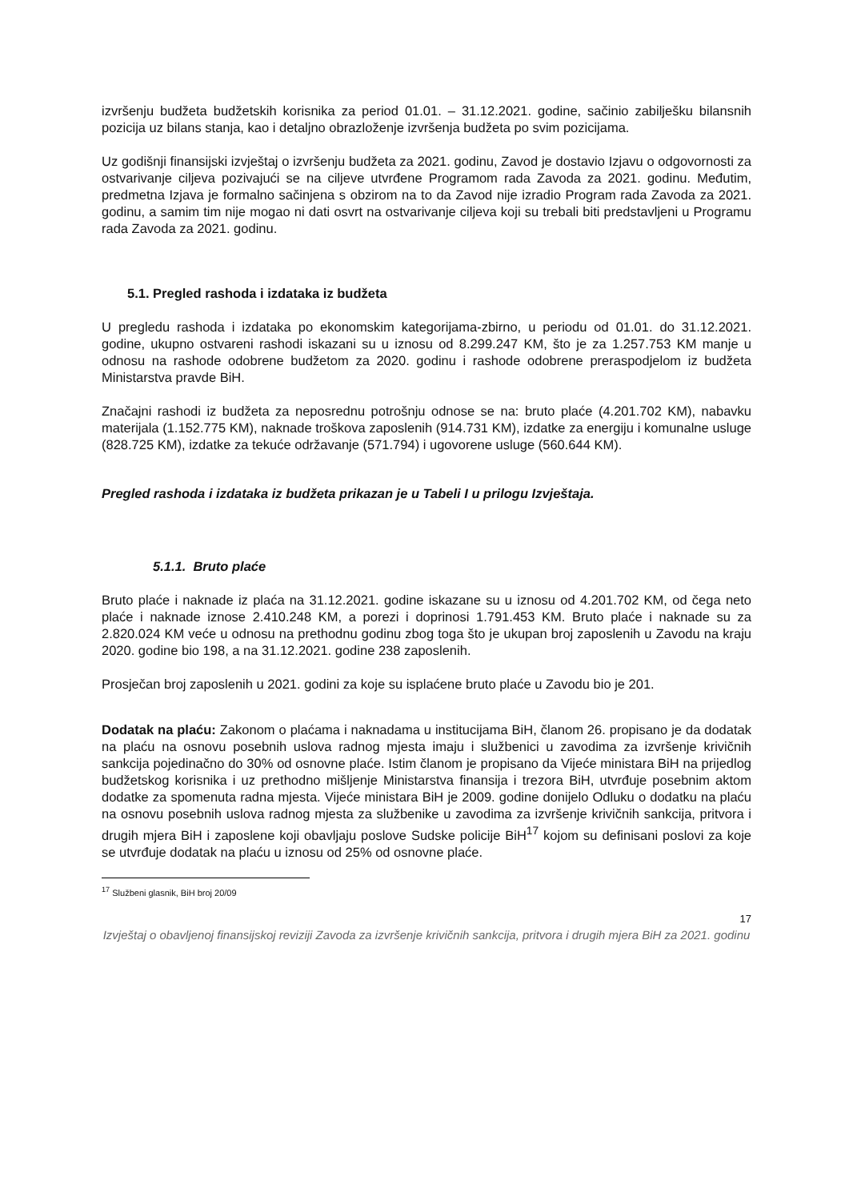izvršenju budžeta budžetskih korisnika za period 01.01. – 31.12.2021. godine, sačinio zabilješku bilansnih pozicija uz bilans stanja, kao i detaljno obrazloženje izvršenja budžeta po svim pozicijama.
Uz godišnji finansijski izvještaj o izvršenju budžeta za 2021. godinu, Zavod je dostavio Izjavu o odgovornosti za ostvarivanje ciljeva pozivajući se na ciljeve utvrđene Programom rada Zavoda za 2021. godinu. Međutim, predmetna Izjava je formalno sačinjena s obzirom na to da Zavod nije izradio Program rada Zavoda za 2021. godinu, a samim tim nije mogao ni dati osvrt na ostvarivanje ciljeva koji su trebali biti predstavljeni u Programu rada Zavoda za 2021. godinu.
5.1. Pregled rashoda i izdataka iz budžeta
U pregledu rashoda i izdataka po ekonomskim kategorijama-zbirno, u periodu od 01.01. do 31.12.2021. godine, ukupno ostvareni rashodi iskazani su u iznosu od 8.299.247 KM, što je za 1.257.753 KM manje u odnosu na rashode odobrene budžetom za 2020. godinu i rashode odobrene preraspodjelom iz budžeta Ministarstva pravde BiH.
Značajni rashodi iz budžeta za neposrednu potrošnju odnose se na: bruto plaće (4.201.702 KM), nabavku materijala (1.152.775 KM), naknade troškova zaposlenih (914.731 KM), izdatke za energiju i komunalne usluge (828.725 KM), izdatke za tekuće održavanje (571.794) i ugovorene usluge (560.644 KM).
Pregled rashoda i izdataka iz budžeta prikazan je u Tabeli I u prilogu Izvještaja.
5.1.1. Bruto plaće
Bruto plaće i naknade iz plaća na 31.12.2021. godine iskazane su u iznosu od 4.201.702 KM, od čega neto plaće i naknade iznose 2.410.248 KM, a porezi i doprinosi 1.791.453 KM. Bruto plaće i naknade su za 2.820.024 KM veće u odnosu na prethodnu godinu zbog toga što je ukupan broj zaposlenih u Zavodu na kraju 2020. godine bio 198, a na 31.12.2021. godine 238 zaposlenih.
Prosječan broj zaposlenih u 2021. godini za koje su isplaćene bruto plaće u Zavodu bio je 201.
Dodatak na plaću: Zakonom o plaćama i naknadama u institucijama BiH, članom 26. propisano je da dodatak na plaću na osnovu posebnih uslova radnog mjesta imaju i službenici u zavodima za izvršenje krivičnih sankcija pojedinačno do 30% od osnovne plaće. Istim članom je propisano da Vijeće ministara BiH na prijedlog budžetskog korisnika i uz prethodno mišljenje Ministarstva finansija i trezora BiH, utvrđuje posebnim aktom dodatke za spomenuta radna mjesta. Vijeće ministara BiH je 2009. godine donijelo Odluku o dodatku na plaću na osnovu posebnih uslova radnog mjesta za službenike u zavodima za izvršenje krivičnih sankcija, pritvora i drugih mjera BiH i zaposlene koji obavljaju poslove Sudske policije BiH<sup>17</sup> kojom su definisani poslovi za koje se utvrđuje dodatak na plaću u iznosu od 25% od osnovne plaće.
<sup>17</sup> Službeni glasnik, BiH broj 20/09
17
Izvještaj o obavljenoj finansijskoj reviziji Zavoda za izvršenje krivičnih sankcija, pritvora i drugih mjera BiH za 2021. godinu